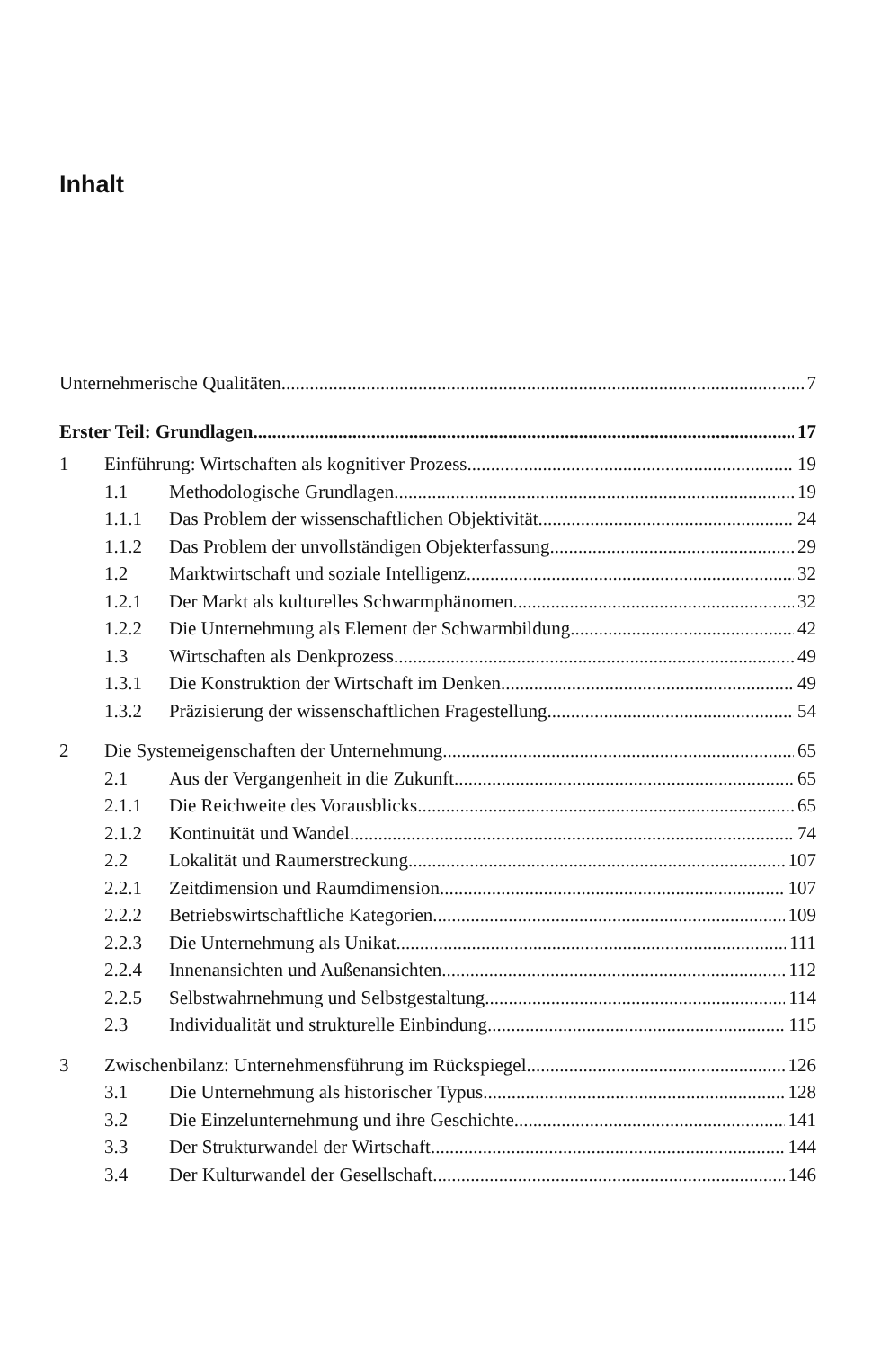Inhalt
Unternehmerische Qualitäten 7
Erster Teil: Grundlagen 17
1 Einführung: Wirtschaften als kognitiver Prozess 19
1.1 Methodologische Grundlagen 19
1.1.1 Das Problem der wissenschaftlichen Objektivität 24
1.1.2 Das Problem der unvollständigen Objekterfassung 29
1.2 Marktwirtschaft und soziale Intelligenz 32
1.2.1 Der Markt als kulturelles Schwarmphänomen 32
1.2.2 Die Unternehmung als Element der Schwarmbildung 42
1.3 Wirtschaften als Denkprozess 49
1.3.1 Die Konstruktion der Wirtschaft im Denken 49
1.3.2 Präzisierung der wissenschaftlichen Fragestellung 54
2 Die Systemeigenschaften der Unternehmung 65
2.1 Aus der Vergangenheit in die Zukunft 65
2.1.1 Die Reichweite des Vorausblicks 65
2.1.2 Kontinuität und Wandel 74
2.2 Lokalität und Raumerstreckung 107
2.2.1 Zeitdimension und Raumdimension 107
2.2.2 Betriebswirtschaftliche Kategorien 109
2.2.3 Die Unternehmung als Unikat 111
2.2.4 Innenansichten und Außenansichten 112
2.2.5 Selbstwahrnehmung und Selbstgestaltung 114
2.3 Individualität und strukturelle Einbindung 115
3 Zwischenbilanz: Unternehmensführung im Rückspiegel 126
3.1 Die Unternehmung als historischer Typus 128
3.2 Die Einzelunternehmung und ihre Geschichte 141
3.3 Der Strukturwandel der Wirtschaft 144
3.4 Der Kulturwandel der Gesellschaft 146